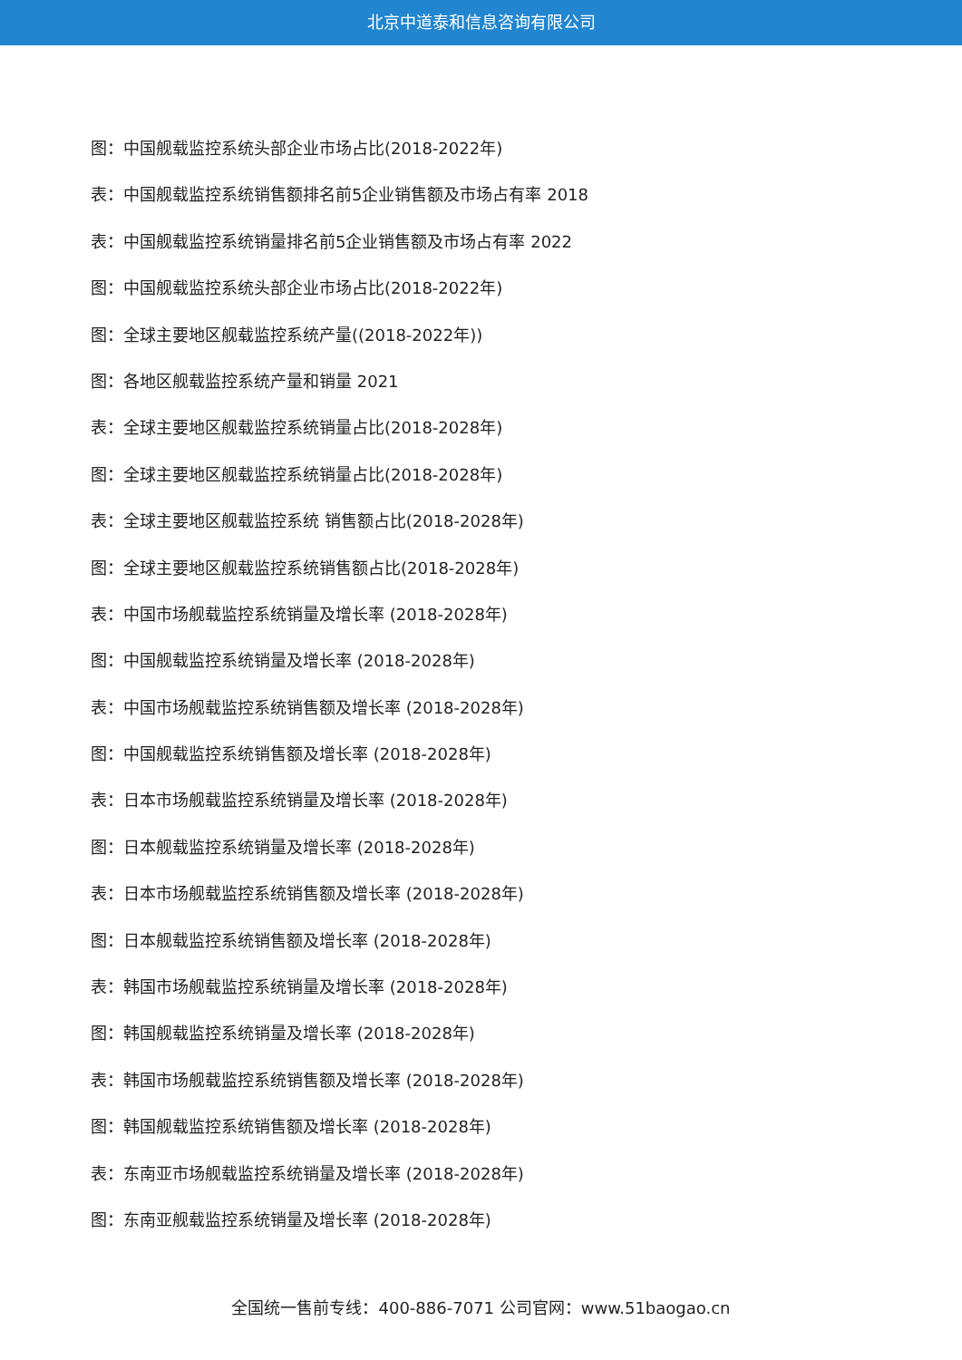北京中道泰和信息咨询有限公司
图：中国舰载监控系统头部企业市场占比(2018-2022年)
表：中国舰载监控系统销售额排名前5企业销售额及市场占有率 2018
表：中国舰载监控系统销量排名前5企业销售额及市场占有率 2022
图：中国舰载监控系统头部企业市场占比(2018-2022年)
图：全球主要地区舰载监控系统产量((2018-2022年))
图：各地区舰载监控系统产量和销量 2021
表：全球主要地区舰载监控系统销量占比(2018-2028年)
图：全球主要地区舰载监控系统销量占比(2018-2028年)
表：全球主要地区舰载监控系统 销售额占比(2018-2028年)
图：全球主要地区舰载监控系统销售额占比(2018-2028年)
表：中国市场舰载监控系统销量及增长率 (2018-2028年)
图：中国舰载监控系统销量及增长率 (2018-2028年)
表：中国市场舰载监控系统销售额及增长率 (2018-2028年)
图：中国舰载监控系统销售额及增长率 (2018-2028年)
表：日本市场舰载监控系统销量及增长率 (2018-2028年)
图：日本舰载监控系统销量及增长率 (2018-2028年)
表：日本市场舰载监控系统销售额及增长率 (2018-2028年)
图：日本舰载监控系统销售额及增长率 (2018-2028年)
表：韩国市场舰载监控系统销量及增长率 (2018-2028年)
图：韩国舰载监控系统销量及增长率 (2018-2028年)
表：韩国市场舰载监控系统销售额及增长率 (2018-2028年)
图：韩国舰载监控系统销售额及增长率 (2018-2028年)
表：东南亚市场舰载监控系统销量及增长率 (2018-2028年)
图：东南亚舰载监控系统销量及增长率 (2018-2028年)
全国统一售前专线：400-886-7071 公司官网：www.51baogao.cn